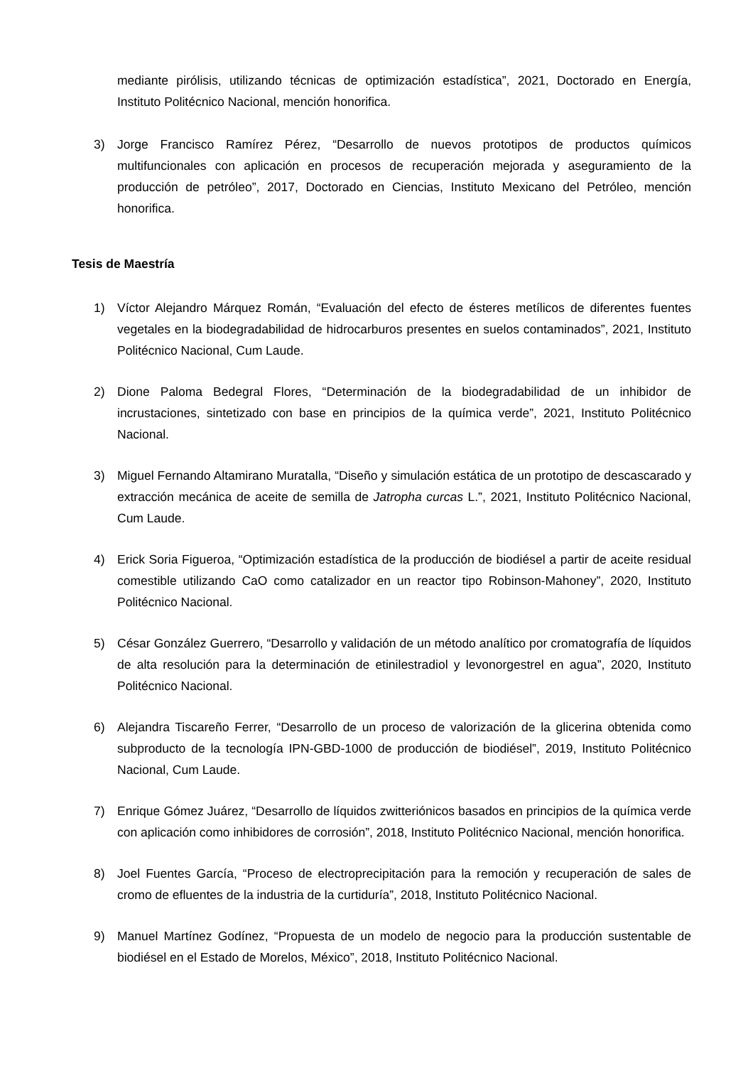mediante pirólisis, utilizando técnicas de optimización estadística”, 2021, Doctorado en Energía, Instituto Politécnico Nacional, mención honorifica.
3) Jorge Francisco Ramírez Pérez, “Desarrollo de nuevos prototipos de productos químicos multifuncionales con aplicación en procesos de recuperación mejorada y aseguramiento de la producción de petróleo”, 2017, Doctorado en Ciencias, Instituto Mexicano del Petróleo, mención honorifica.
Tesis de Maestría
1) Víctor Alejandro Márquez Román, “Evaluación del efecto de ésteres metílicos de diferentes fuentes vegetales en la biodegradabilidad de hidrocarburos presentes en suelos contaminados”, 2021, Instituto Politécnico Nacional, Cum Laude.
2) Dione Paloma Bedegral Flores, “Determinación de la biodegradabilidad de un inhibidor de incrustaciones, sintetizado con base en principios de la química verde”, 2021, Instituto Politécnico Nacional.
3) Miguel Fernando Altamirano Muratalla, “Diseño y simulación estática de un prototipo de descascarado y extracción mecánica de aceite de semilla de Jatropha curcas L.”, 2021, Instituto Politécnico Nacional, Cum Laude.
4) Erick Soria Figueroa, “Optimización estadística de la producción de biodiésel a partir de aceite residual comestible utilizando CaO como catalizador en un reactor tipo Robinson-Mahoney”, 2020, Instituto Politécnico Nacional.
5) César González Guerrero, “Desarrollo y validación de un método analítico por cromatografía de líquidos de alta resolución para la determinación de etinilestradiol y levonorgestrel en agua”, 2020, Instituto Politécnico Nacional.
6) Alejandra Tiscareño Ferrer, “Desarrollo de un proceso de valorización de la glicerina obtenida como subproducto de la tecnología IPN-GBD-1000 de producción de biodiésel”, 2019, Instituto Politécnico Nacional, Cum Laude.
7) Enrique Gómez Juárez, “Desarrollo de líquidos zwitteriónicos basados en principios de la química verde con aplicación como inhibidores de corrosión”, 2018, Instituto Politécnico Nacional, mención honorifica.
8) Joel Fuentes García, “Proceso de electroprecipitación para la remoción y recuperación de sales de cromo de efluentes de la industria de la curtiduría”, 2018, Instituto Politécnico Nacional.
9) Manuel Martínez Godínez, “Propuesta de un modelo de negocio para la producción sustentable de biodiésel en el Estado de Morelos, México”, 2018, Instituto Politécnico Nacional.